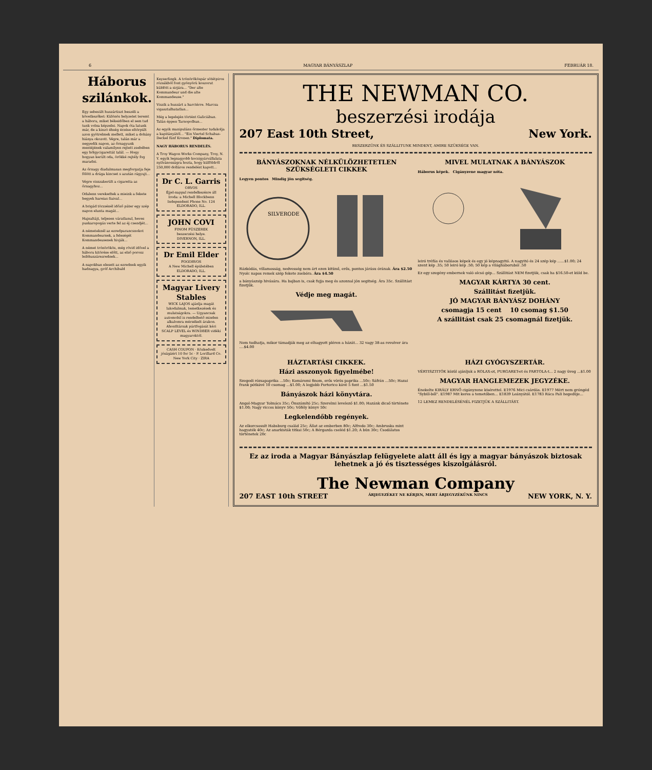6 MAGYAR BÁNYÁSZLAP FEBRUÁR 18.
Háborus szilánkok.
Egy sebesült huszártiszt beszéli a következőket: Különös helyzetet teremt a háboru, miket békeidőben el sem tud tunk volna képzelni. Napok óta latunk már, de a kinzó éhség érzése eltörpült azon gyötrelmek mellett, miket a dohány hiánya okozott. Végre, talán már a negyedik napon, az őrnagyunk mentéjének valamilyen rejtett zsebében egy hölgycigarettát talál. — Hogy hogyan került oda, örökké rejtély fog maradni.
Az őrnagy diadalmasan megforgatja feje fölött a drága kincset s azután rágyujt...
Végre visszakerült a cigaretta az őrnagyhoz...
Odalenn verekedtek a mieink a fekete hegyek hareias fiaival...
A brigád törzsénél időző páter egy szép napon elunta magát...
Hajnaltájt, teljesen váratlanul, heves puskaropogás verte fel az éj csendjét...
A németeknél az ezredparancsnokot Kommandeurnek, a feleségét Kommandeusenek hivják...
A német trónörökös, még rövid idővel a háboru kitörése előtt, az első porosz leibhuszárezrednek...
A napokban elesett az ezrednek egyik hadnagya, gróf Archibald
Keyserlingk. A trónörököspár sötétpiros rózsákból font gyönyörü koszorut küldött a sirjára... "Der alte Kommandeur und die alte Kommandeuse."
Viszik a huszárt a harctérre. Marcsa vigasztalhatatlan...
Még a legelején történt Galiciában. Talán éppen Tarnopolban...
Az egyik manipuláns őrmester tudakolja a kapitányától... "Ein Viertel Schabas-Deckel fünf Kronen." Diplomata.
NAGY HÁBORUS RENDELÉS.
A Troy Wagon Works Company, Troy, N. Y. egyik legnagyobb kocsigyárvállalata nyilvánosságra hozta, hogy külföldről 250,000 dolláros rendelést kapott...
Dr C. L. Garris
ORVOS
Éjjel-nappal rendelkezésre áll
Iroda: a Michell Blockbenn
Independent Phone No. 124
ELDORADO, ILL.
JOHN COVI
FINOM FÜSZEREK
beszerzési helye.
DIVERNON, ILL.
Dr Emil Elder
FOGORVOS
A New Michell épületében
ELDORADO, ILL.
Magyar Livery Stables
WICK LAJOS ajánlja magát lakodalmak, temetkezések és mulatságokra. — Ugyancsak automobil is rendelhető minden alkalomra mérsékelt árakon. Ahonfitársak pártfogását kéri
SCALP LEVEL és WINDBER vidéki magyaroktól.
CASH COUPON · Közkedvelt jóságáért 10 for 5c · P. Lorillard Co. New York City · ZIRA
THE NEWMAN CO.
beszerzési irodája
207 East 10th Street, New York.
BESZERZÜNK ÉS SZÁLLITUNK MINDENT, AMIRE SZÜKSÉGE VAN.
BÁNYÁSZOKNAK NÉLKÜLÖZHETETLEN SZÜKSÉGLETI CIKKEK
Legyen pontos Mindig jön segitség.
SILVERODE
Rázkódás, villamosság, nedvesség nem árt ezen kitünő, erős, pontos járásu órának. Ára $2.50 Nyolc napos remek szép fekete zsebóra. Ára $4.50
a bányászsip hivására. Ha bajban is, csak fujja meg és azonnal jön segitség. Ára 35c. Szállitást fizetjük.
Védje meg magát.
Nem tudhatja, mikor támadják meg az elhagyott pléren a házát... 32 vagy 38-as revolver ára ....$4.00
MIVEL MULATNAK A BÁNYÁSZOK
Háborus képek. Cigányzene magyar nóta.
leiró tréfás és vallásos képek és egy jó képnagyitó. A nagyitó és 24 szép kép ......$1.00; 24 szent kép .35; 50 leiró kép .50; 50 kép a világháboruból .50
Ez egy szegény embernek való olcsó gép... Szállitást NEM fizetjük, csak ha $16.50-et küld be.
MAGYAR KÁRTYA 30 cent.
Szállitást fizetjük.
JÓ MAGYAR BÁNYÁSZ DOHÁNY
csomagja 15 cent 10 csomag $1.50
A szállitást csak 25 csomagnál fizetjük.
HÁZTARTÁSI CIKKEK.
Házi asszonyok figyelmébe!
Szegedi rózsapaprika ...50c; Komáromi finom, erős vörös paprika ...50c; Sáfrán ...50c; Hazai frank pótkávé 10 csomag ...$1.00; A legjobb Portorico kávé 5 font ...$1.50
Bányászok házi könyvtára.
Angol-Magyar Tolmács 35c; Önszámító 25c; Szerelmi levelező $1.00; Hazánk dicső története $1.00; Nagy vicces könyv 50c; Vőfély könyv 50c
Legkelendőbb regények.
Az elkorcsosult Habsburg család 25c; Állat az emberben 80c; Alfredo 30c; Ambruska mint hagyaték 40c; Az anarkisták titkai 50c; A Bérgazda cseléd $1.20; A bün 30c; Csodálatos történetek 20c
HÁZI GYÓGYSZERTÁR.
VÉRTISZTITÓK közül ajánljuk a ROLAX-ot, PURGARET-et és PARTOLA-t... 2 nagy üveg ...$1.00
MAGYAR HANGLEMEZEK JEGYZÉKE.
Énekelte KIRÁLY ERNŐ cigányzene kísérettel. E1976 Mici csárdás. E1977 Mért nem gróngéd "Sybill-ből". E1987 Mit keres a temetőben... E1839 Leányától. E1783 Ráca Pali hegedüje...
12 LEMEZ RENDELÉSÉNÉL FIZETJÜK A SZÁLLITÁST.
Ez az iroda a Magyar Bányászlap felügyelete alatt áll és igy a magyar bányászok biztosak lehetnek a jó és tisztességes kiszolgálásról.
The Newman Company
207 EAST 10th STREET ÁRJEGYZÉKET NE KÉRJEN, MERT ÁRJEGYZÉKÜNK NINCS NEW YORK, N. Y.